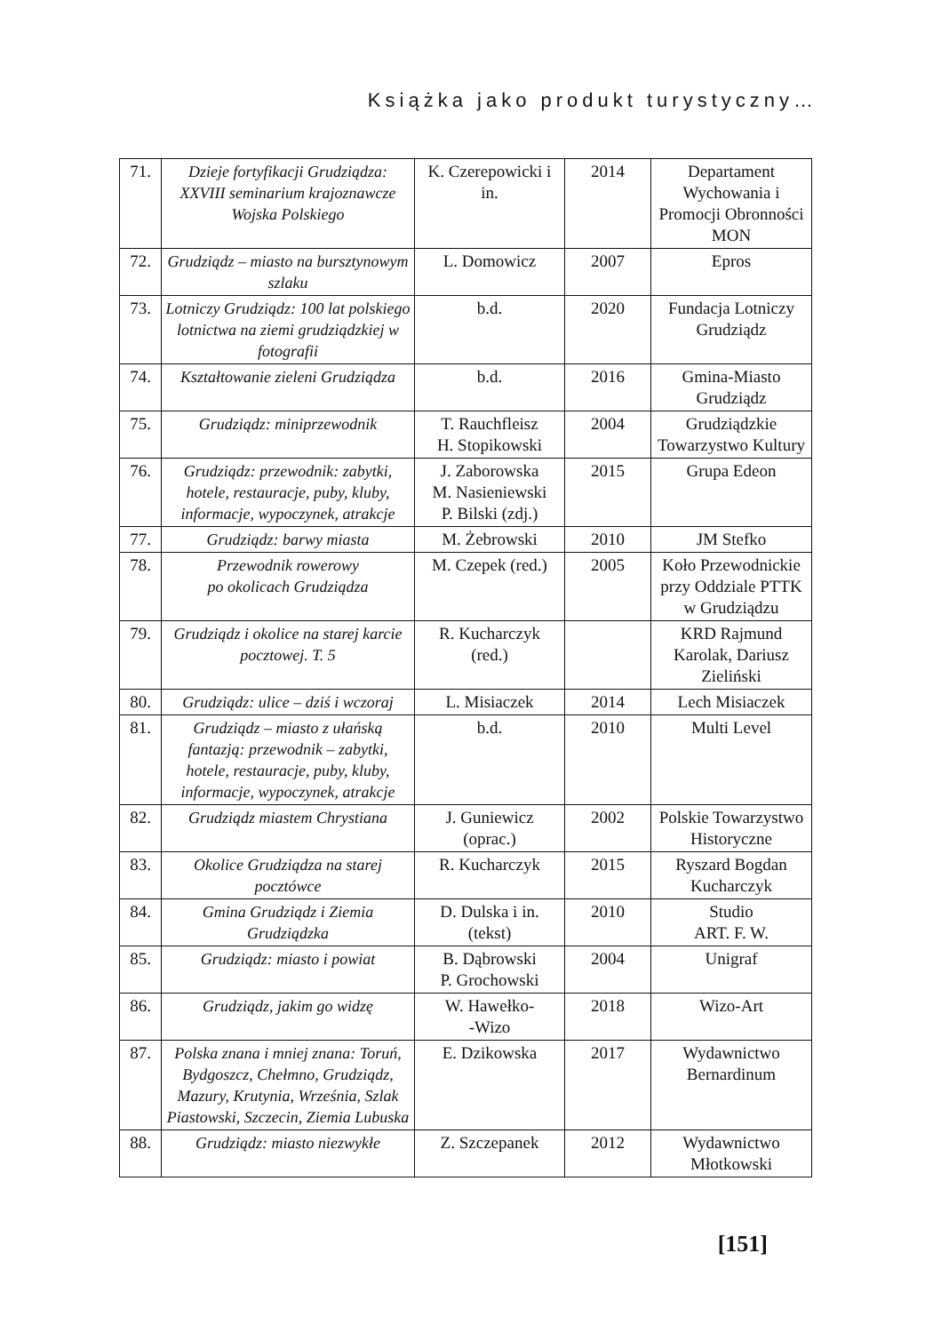Książka jako produkt turystyczny…
| 71. | Dzieje fortyfikacji Grudziądza: XXVIII seminarium krajoznawcze Wojska Polskiego | K. Czerepowicki i in. | 2014 | Departament Wychowania i Promocji Obronności MON |
| 72. | Grudziądz – miasto na bursztynowym szlaku | L. Domowicz | 2007 | Epros |
| 73. | Lotniczy Grudziądz: 100 lat polskiego lotnictwa na ziemi grudziądzkiej w fotografii | b.d. | 2020 | Fundacja Lotniczy Grudziądz |
| 74. | Kształtowanie zieleni Grudziądza | b.d. | 2016 | Gmina-Miasto Grudziądz |
| 75. | Grudziądz: miniprzewodnik | T. Rauchfleisz H. Stopikowski | 2004 | Grudziądzkie Towarzystwo Kultury |
| 76. | Grudziądz: przewodnik: zabytki, hotele, restauracje, puby, kluby, informacje, wypoczynek, atrakcje | J. Zaborowska M. Nasieniewski P. Bilski (zdj.) | 2015 | Grupa Edeon |
| 77. | Grudziądz: barwy miasta | M. Żebrowski | 2010 | JM Stefko |
| 78. | Przewodnik rowerowy po okolicach Grudziądza | M. Czepek (red.) | 2005 | Koło Przewodnickie przy Oddziale PTTK w Grudziądzu |
| 79. | Grudziądz i okolice na starej karcie pocztowej. T. 5 | R. Kucharczyk (red.) | | KRD Rajmund Karolak, Dariusz Zieliński |
| 80. | Grudziądz: ulice – dziś i wczoraj | L. Misiaczek | 2014 | Lech Misiaczek |
| 81. | Grudziądz – miasto z ułańską fantazją: przewodnik – zabytki, hotele, restauracje, puby, kluby, informacje, wypoczynek, atrakcje | b.d. | 2010 | Multi Level |
| 82. | Grudziądz miastem Chrystiana | J. Guniewicz (oprac.) | 2002 | Polskie Towarzystwo Historyczne |
| 83. | Okolice Grudziądza na starej pocztówce | R. Kucharczyk | 2015 | Ryszard Bogdan Kucharczyk |
| 84. | Gmina Grudziądz i Ziemia Grudziądzka | D. Dulska i in. (tekst) | 2010 | Studio ART. F. W. |
| 85. | Grudziądz: miasto i powiat | B. Dąbrowski P. Grochowski | 2004 | Unigraf |
| 86. | Grudziądz, jakim go widzę | W. Hawełko- -Wizo | 2018 | Wizo-Art |
| 87. | Polska znana i mniej znana: Toruń, Bydgoszcz, Chełmno, Grudziądz, Mazury, Krutynia, Września, Szlak Piastowski, Szczecin, Ziemia Lubuska | E. Dzikowska | 2017 | Wydawnictwo Bernardinum |
| 88. | Grudziądz: miasto niezwykłe | Z. Szczepanek | 2012 | Wydawnictwo Młotkowski |
[151]